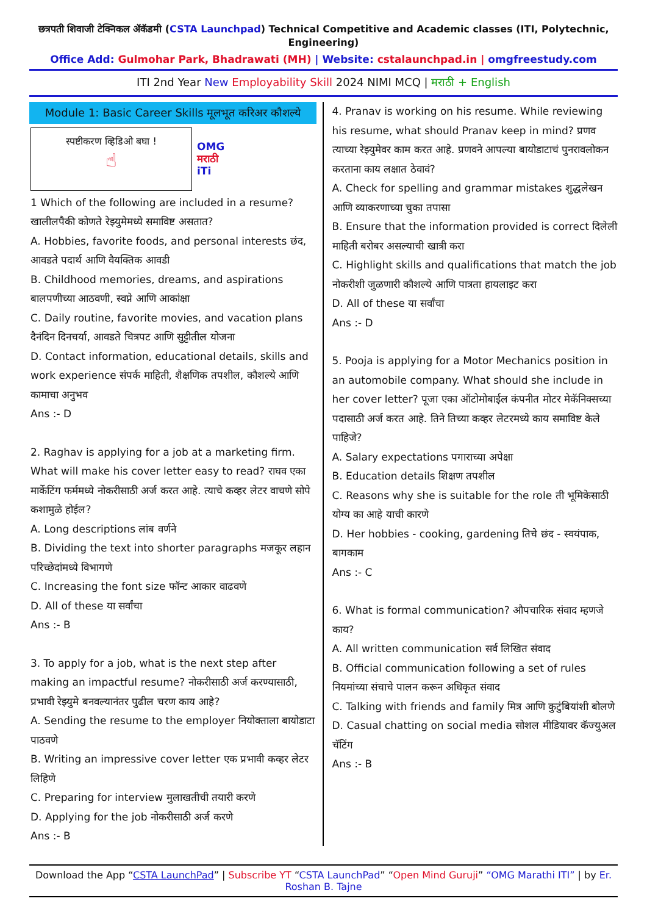छत्रपती शिवाजी टेक्निकल ॲकॅडमी (CSTA Launchpad) Technical Competitive and Academic classes (ITI, Polytechnic, Engineering)
Office Add: Gulmohar Park, Bhadrawati (MH) | Website: cstalaunchpad.in | omgfreestudy.com
ITI 2nd Year New Employability Skill 2024 NIMI MCQ | मराठी + English
Module 1: Basic Career Skills मूलभूत करिअर कौशल्ये
स्पष्टीकरण व्हिडिओ बघा !
☝
OMG
मराठी
iTi
1 Which of the following are included in a resume? खालीलपैकी कोणते रेझ्युमेमध्ये समाविष्ट असतात?
A. Hobbies, favorite foods, and personal interests छंद, आवडते पदार्थ आणि वैयक्तिक आवडी
B. Childhood memories, dreams, and aspirations बालपणीच्या आठवणी, स्वप्ने आणि आकांक्षा
C. Daily routine, favorite movies, and vacation plans दैनंदिन दिनचर्या, आवडते चित्रपट आणि सुट्टीतील योजना
D. Contact information, educational details, skills and work experience संपर्क माहिती, शैक्षणिक तपशील, कौशल्ये आणि कामाचा अनुभव
Ans :- D
2. Raghav is applying for a job at a marketing firm. What will make his cover letter easy to read? राघव एका मार्केटिंग फर्ममध्ये नोकरीसाठी अर्ज करत आहे. त्याचे कव्हर लेटर वाचणे सोपे कशामुळे होईल?
A. Long descriptions लांब वर्णने
B. Dividing the text into shorter paragraphs मजकूर लहान परिच्छेदांमध्ये विभागणे
C. Increasing the font size फॉन्ट आकार वाढवणे
D. All of these या सर्वांचा
Ans :- B
3. To apply for a job, what is the next step after making an impactful resume? नोकरीसाठी अर्ज करण्यासाठी, प्रभावी रेझ्युमे बनवल्यानंतर पुढील चरण काय आहे?
A. Sending the resume to the employer नियोक्ताला बायोडाटा पाठवणे
B. Writing an impressive cover letter एक प्रभावी कव्हर लेटर लिहिणे
C. Preparing for interview मुलाखतीची तयारी करणे
D. Applying for the job नोकरीसाठी अर्ज करणे
Ans :- B
4. Pranav is working on his resume. While reviewing his resume, what should Pranav keep in mind? प्रणव त्याच्या रेझ्युमेवर काम करत आहे. प्रणवने आपल्या बायोडाटाचं पुनरावलोकन करताना काय लक्षात ठेवावं?
A. Check for spelling and grammar mistakes शुद्धलेखन आणि व्याकरणाच्या चुका तपासा
B. Ensure that the information provided is correct दिलेली माहिती बरोबर असल्याची खात्री करा
C. Highlight skills and qualifications that match the job नोकरीशी जुळणारी कौशल्ये आणि पात्रता हायलाइट करा
D. All of these या सर्वांचा
Ans :- D
5. Pooja is applying for a Motor Mechanics position in an automobile company. What should she include in her cover letter? पूजा एका ऑटोमोबाईल कंपनीत मोटर मेकॅनिक्सच्या पदासाठी अर्ज करत आहे. तिने तिच्या कव्हर लेटरमध्ये काय समाविष्ट केले पाहिजे?
A. Salary expectations पगाराच्या अपेक्षा
B. Education details शिक्षण तपशील
C. Reasons why she is suitable for the role ती भूमिकेसाठी योग्य का आहे याची कारणे
D. Her hobbies - cooking, gardening तिचे छंद - स्वयंपाक, बागकाम
Ans :- C
6. What is formal communication? औपचारिक संवाद म्हणजे काय?
A. All written communication सर्व लिखित संवाद
B. Official communication following a set of rules नियमांच्या संचाचे पालन करून अधिकृत संवाद
C. Talking with friends and family मित्र आणि कुटुंबियांशी बोलणे
D. Casual chatting on social media सोशल मीडियावर कॅज्युअल चॅटिंग
Ans :- B
Download the App “CSTA LaunchPad” | Subscribe YT “CSTA LaunchPad” “Open Mind Guruji” “OMG Marathi ITI” | by Er. Roshan B. Tajne